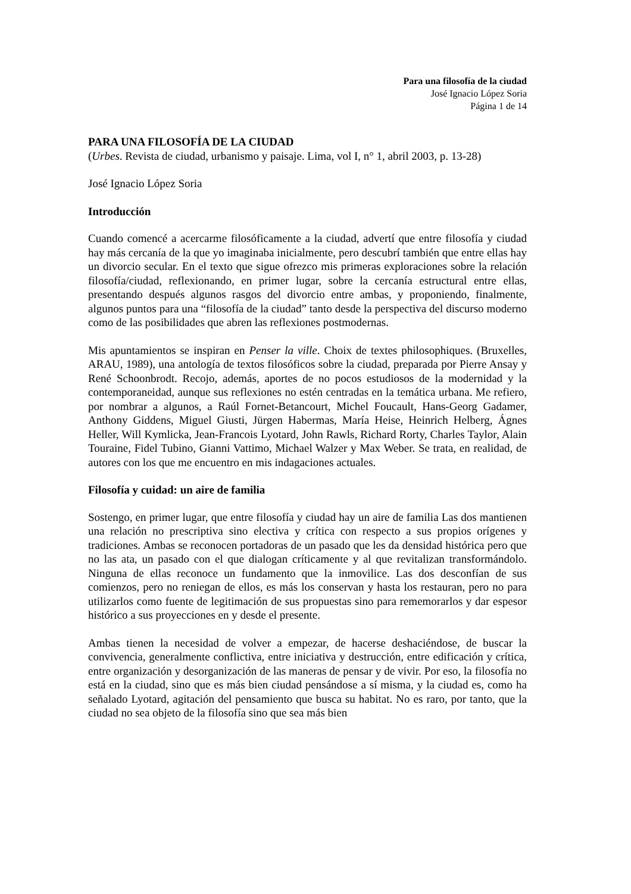Para una filosofía de la ciudad
José Ignacio López Soria
Página 1 de 14
PARA UNA FILOSOFÍA DE LA CIUDAD
(Urbes. Revista de ciudad, urbanismo y paisaje. Lima, vol I, n° 1, abril 2003, p. 13-28)
José Ignacio López Soria
Introducción
Cuando comencé a acercarme filosóficamente a la ciudad, advertí que entre filosofía y ciudad hay más cercanía de la que yo imaginaba inicialmente, pero descubrí también que entre ellas hay un divorcio secular. En el texto que sigue ofrezco mis primeras exploraciones sobre la relación filosofía/ciudad, reflexionando, en primer lugar, sobre la cercanía estructural entre ellas, presentando después algunos rasgos del divorcio entre ambas, y proponiendo, finalmente, algunos puntos para una “filosofía de la ciudad” tanto desde la perspectiva del discurso moderno como de las posibilidades que abren las reflexiones postmodernas.
Mis apuntamientos se inspiran en Penser la ville. Choix de textes philosophiques. (Bruxelles, ARAU, 1989), una antología de textos filosóficos sobre la ciudad, preparada por Pierre Ansay y René Schoonbrodt. Recojo, además, aportes de no pocos estudiosos de la modernidad y la contemporaneidad, aunque sus reflexiones no estén centradas en la temática urbana. Me refiero, por nombrar a algunos, a Raúl Fornet-Betancourt, Michel Foucault, Hans-Georg Gadamer, Anthony Giddens, Miguel Giusti, Jürgen Habermas, María Heise, Heinrich Helberg, Ágnes Heller, Will Kymlicka, Jean-Francois Lyotard, John Rawls, Richard Rorty, Charles Taylor, Alain Touraine, Fidel Tubino, Gianni Vattimo, Michael Walzer y Max Weber. Se trata, en realidad, de autores con los que me encuentro en mis indagaciones actuales.
Filosofía y cuidad: un aire de familia
Sostengo, en primer lugar, que entre filosofía y ciudad hay un aire de familia Las dos mantienen una relación no prescriptiva sino electiva y crítica con respecto a sus propios orígenes y tradiciones. Ambas se reconocen portadoras de un pasado que les da densidad histórica pero que no las ata, un pasado con el que dialogan críticamente y al que revitalizan transformándolo. Ninguna de ellas reconoce un fundamento que la inmovilice. Las dos desconfían de sus comienzos, pero no reniegan de ellos, es más los conservan y hasta los restauran, pero no para utilizarlos como fuente de legitimación de sus propuestas sino para rememorarlos y dar espesor histórico a sus proyecciones en y desde el presente.
Ambas tienen la necesidad de volver a empezar, de hacerse deshaciéndose, de buscar la convivencia, generalmente conflictiva, entre iniciativa y destrucción, entre edificación y crítica, entre organización y desorganización de las maneras de pensar y de vivir. Por eso, la filosofía no está en la ciudad, sino que es más bien ciudad pensándose a sí misma, y la ciudad es, como ha señalado Lyotard, agitación del pensamiento que busca su habitat. No es raro, por tanto, que la ciudad no sea objeto de la filosofía sino que sea más bien